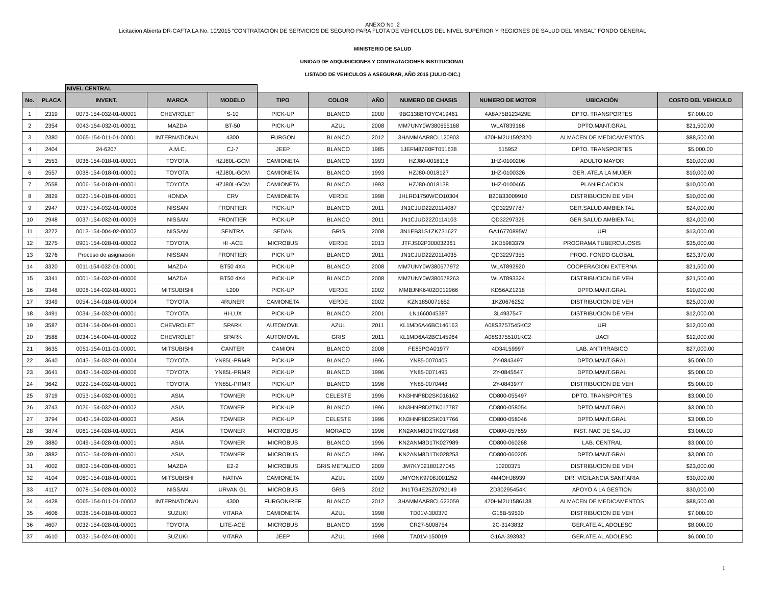ANEXO No .2
Licitacion Abierta DR-CAFTA LA No. 10/2015 “CONTRATACIÓN DE SERVICIOS DE SEGURO PARA FLOTA DE VEHÍCULOS DEL NIVEL SUPERIOR Y REGIONES DE SALUD DEL MINSAL” FONDO GENERAL
MINISTERIO DE SALUD
UNIDAD DE ADQUISICIONES Y CONTRATACIONES INSTITUCIONAL
LISTADO DE VEHICULOS A ASEGURAR, AÑO 2015 (JULIO-DIC.)
| | | NIVEL CENTRAL | | | | | | | | | |
| No. | PLACA | INVENT. | MARCA | MODELO | TIPO | COLOR | AÑO | NUMERO DE CHASIS | NUMERO DE MOTOR | UBICACIÓN | COSTO DEL VEHICULO |
| 1 | 2319 | 0073-154-032-01-00001 | CHEVROLET | S-10 | PICK-UP | BLANCO | 2000 | 9BG138BTOYC419461 | 4A8A75B123429E | DPTO. TRANSPORTES | $7,000.00 |
| 2 | 2354 | 0043-154-032-01-00011 | MAZDA | BT-50 | PICK-UP | AZUL | 2008 | MM7UNY0W380655168 | WLAT839168 | DPTO.MANT.GRAL | $21,500.00 |
| 3 | 2380 | 0065-154-011-01-00001 | INTERNATIONAL | 4300 | FURGON | BLANCO | 2012 | 3HAMMAAR8CL120903 | 470HM2U1592320 | ALMACEN DE MEDICAMENTOS | $88,500.00 |
| 4 | 2404 | 24-6207 | A.M.C. | CJ-7 | JEEP | BLANCO | 1985 | 1JEFM87E0FT051638 | 515952 | DPTO. TRANSPORTES | $5,000.00 |
| 5 | 2553 | 0036-154-018-01-00001 | TOYOTA | HZJ80L-GCM | CAMIONETA | BLANCO | 1993 | HZJ80-0018116 | 1HZ-0100206 | ADULTO MAYOR | $10,000.00 |
| 6 | 2557 | 0038-154-018-01-00001 | TOYOTA | HZJ80L-GCM | CAMIONETA | BLANCO | 1993 | HZJ80-0018127 | 1HZ-0100326 | GER. ATE.A LA MUJER | $10,000.00 |
| 7 | 2558 | 0006-154-018-01-00001 | TOYOTA | HZJ80L-GCM | CAMIONETA | BLANCO | 1993 | HZJ80-0018138 | 1HZ-0100465 | PLANIFICACION | $10,000.00 |
| 8 | 2829 | 0023-154-018-01-00001 | HONDA | CRV | CAMIONETA | VERDE | 1998 | JHLRD1750WCO10304 | B20B33009910 | DISTRIBUCION DE VEH | $10,000.00 |
| 9 | 2947 | 0037-154-032-01-00008 | NISSAN | FRONTIER | PICK-UP | BLANCO | 2011 | JN1CJUD22Z0114087 | QD32297787 | GER.SALUD AMBIENTAL | $24,000.00 |
| 10 | 2948 | 0037-154-032-01-00009 | NISSAN | FRONTIER | PICK-UP | BLANCO | 2011 | JN1CJUD22Z0114103 | QD32297326 | GER.SALUD AMBIENTAL | $24,000.00 |
| 11 | 3272 | 0013-154-004-02-00002 | NISSAN | SENTRA | SEDAN | GRIS | 2008 | 3N1EB31S1ZK731627 | GA16770895W | UFI | $13,000.00 |
| 12 | 3275 | 0901-154-028-01-00002 | TOYOTA | HI -ACE | MICROBUS | VERDE | 2013 | JTFJS02P300032361 | 2KD5983379 | PROGRAMA TUBERCULOSIS | $35,000.00 |
| 13 | 3276 | Proceso de asignación | NISSAN | FRONTIER | PICK UP | BLANCO | 2011 | JN1CJUD22Z0114035 | QD32297355 | PROG. FONDO GLOBAL | $23,370.00 |
| 14 | 3320 | 0011-154-032-01-00001 | MAZDA | BT50 4X4 | PICK-UP | BLANCO | 2008 | MM7UNY0W380677972 | WLAT892920 | COOPERACION EXTERNA | $21,500.00 |
| 15 | 3341 | 0001-154-032-01-00006 | MAZDA | BT50 4X4 | PICK-UP | BLANCO | 2008 | MM7UNY0W380678263 | WLAT893324 | DISTRIBUCION DE VEH | $21,500.00 |
| 16 | 3348 | 0008-154-032-01-00001 | MITSUBISHI | L200 | PICK-UP | VERDE | 2002 | MMBJNK6402D012966 | KD56AZ1218 | DPTO.MANT.GRAL | $10,000.00 |
| 17 | 3349 | 0054-154-018-01-00004 | TOYOTA | 4RUNER | CAMIONETA | VERDE | 2002 | KZN1850071652 | 1KZ0676252 | DISTRIBUCION DE VEH | $25,000.00 |
| 18 | 3491 | 0034-154-032-01-00001 | TOYOTA | HI-LUX | PICK-UP | BLANCO | 2001 | LN1660045397 | 3L4937547 | DISTRIBUCION DE VEH | $12,000.00 |
| 19 | 3587 | 0034-154-004-01-00001 | CHEVROLET | SPARK | AUTOMOVIL | AZUL | 2011 | KL1MD6A46BC146163 | A08S3757545KC2 | UFI | $12,000.00 |
| 20 | 3588 | 0034-154-004-01-00002 | CHEVROLET | SPARK | AUTOMOVIL | GRIS | 2011 | KL1MD6A42BC145964 | A08S3755101KC2 | UACI | $12,000.00 |
| 21 | 3635 | 0051-154-011-01-00001 | MITSUBISHI | CANTER | CAMION | BLANCO | 2008 | FE85PGA01977 | 4D34L59997 | LAB. ANTIRRABICO | $27,000.00 |
| 22 | 3640 | 0043-154-032-01-00004 | TOYOTA | YN85L-PRMR | PICK-UP | BLANCO | 1996 | YN85-0070405 | 2Y-0843497 | DPTO.MANT.GRAL | $5,000.00 |
| 23 | 3641 | 0043-154-032-01-00006 | TOYOTA | YN85L-PRMR | PICK-UP | BLANCO | 1996 | YN85-0071495 | 2Y-0845547 | DPTO.MANT.GRAL | $5,000.00 |
| 24 | 3642 | 0022-154-032-01-00001 | TOYOTA | YN85L-PRMR | PICK-UP | BLANCO | 1996 | YN85-0070448 | 2Y-0843977 | DISTRIBUCION DE VEH | $5,000.00 |
| 25 | 3719 | 0053-154-032-01-00001 | ASIA | TOWNER | PICK-UP | CELESTE | 1996 | KN3HNP8D2SK016162 | CD800-055497 | DPTO. TRANSPORTES | $3,000.00 |
| 26 | 3743 | 0026-154-032-01-00002 | ASIA | TOWNER | PICK-UP | BLANCO | 1996 | KN3HNP8D2TK017787 | CD800-058054 | DPTO.MANT.GRAL | $3,000.00 |
| 27 | 3794 | 0043-154-032-01-00003 | ASIA | TOWNER | PICK-UP | CELESTE | 1996 | KN3HNP8D2SK017766 | CD800-058046 | DPTO.MANT.GRAL | $3,000.00 |
| 28 | 3874 | 0061-154-028-01-00001 | ASIA | TOWNER | MICROBUS | MORADO | 1996 | KN2ANM8D1TK027168 | CD800-057659 | INST. NAC DE SALUD | $3,000.00 |
| 29 | 3880 | 0049-154-028-01-00001 | ASIA | TOWNER | MICROBUS | BLANCO | 1996 | KN2ANM8D1TK027989 | CD800-060268 | LAB. CENTRAL | $3,000.00 |
| 30 | 3882 | 0050-154-028-01-00001 | ASIA | TOWNER | MICROBUS | BLANCO | 1996 | KN2ANM8D1TK028253 | CD800-060205 | DPTO.MANT.GRAL | $3,000.00 |
| 31 | 4002 | 0802-154-030-01-00001 | MAZDA | E2-2 | MICROBUS | GRIS METALICO | 2009 | JM7KY02180127045 | 10200375 | DISTRIBUCION DE VEH | $23,000.00 |
| 32 | 4104 | 0060-154-018-01-00001 | MITSUBISHI | NATIVA | CAMIONETA | AZUL | 2009 | JMYONK9708J001252 | 4M4OHJ8939 | DIR. VIGILANCIA SANITARIA | $30,000.00 |
| 33 | 4117 | 0078-154-028-01-00002 | NISSAN | URVAN GL | MICROBUS | GRIS | 2012 | JN1TG4E25Z0792149 | ZD30295454K | APOYO A LA GESTION | $30,000.00 |
| 34 | 4428 | 0065-154-011-01-00002 | INTERNATIONAL | 4300 | FURGON/REF | BLANCO | 2012 | 3HAMMAAR8CL623059 | 470HM2U1586138 | ALMACEN DE MEDICAMENTOS | $88,500.00 |
| 35 | 4606 | 0038-154-018-01-00003 | SUZUKI | VITARA | CAMIONETA | AZUL | 1998 | TD01V-300370 | G16B-59530 | DISTRIBUCION DE VEH | $7,000.00 |
| 36 | 4607 | 0032-154-028-01-00001 | TOYOTA | LITE-ACE | MICROBUS | BLANCO | 1996 | CR27-5008754 | 2C-3143832 | GER.ATE.AL ADOLESC | $8,000.00 |
| 37 | 4610 | 0032-154-024-01-00001 | SUZUKI | VITARA | JEEP | AZUL | 1998 | TA01V-150019 | G16A-393932 | GER.ATE.AL ADOLESC | $6,000.00 |
1